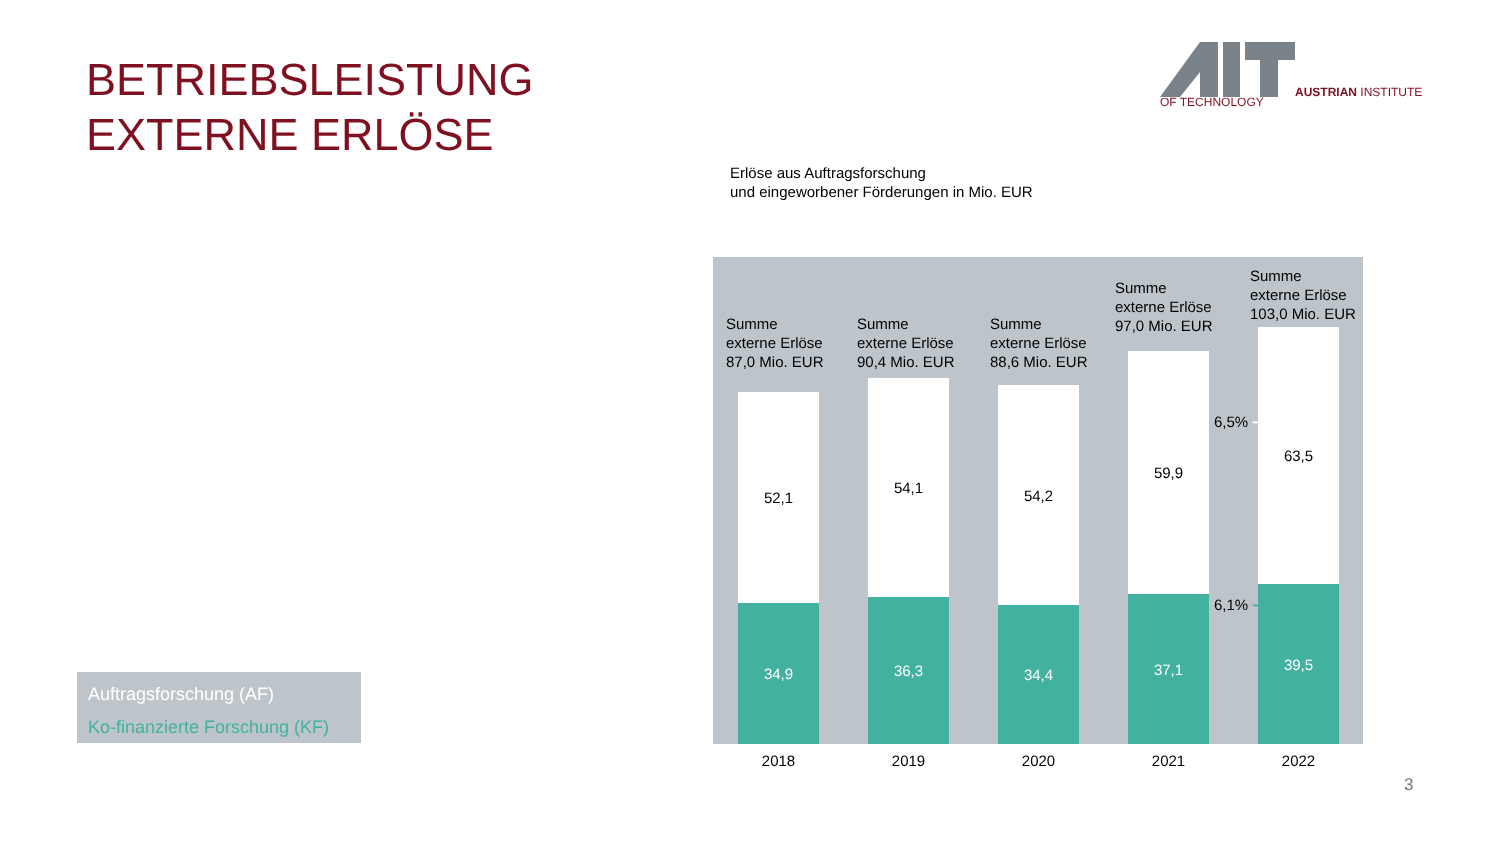BETRIEBSLEISTUNG
EXTERNE ERLÖSE
AUSTRIAN INSTITUTE
OF TECHNOLOGY
Erlöse aus Auftragsforschung
und eingeworbener Förderungen in Mio. EUR
Summe
externe Erlöse
87,0 Mio. EUR
Summe
externe Erlöse
90,4 Mio. EUR
Summe
externe Erlöse
88,6 Mio. EUR
Summe
externe Erlöse
97,0 Mio. EUR
Summe
externe Erlöse
103,0 Mio. EUR
6,5% ➔
6,1% ➔
52,1
34,9
54,1
36,3
54,2
34,4
59,9
37,1
63,5
39,5
2018 2019 2020 2021 2022
Auftragsforschung (AF)
Ko-finanzierte Forschung (KF)
3